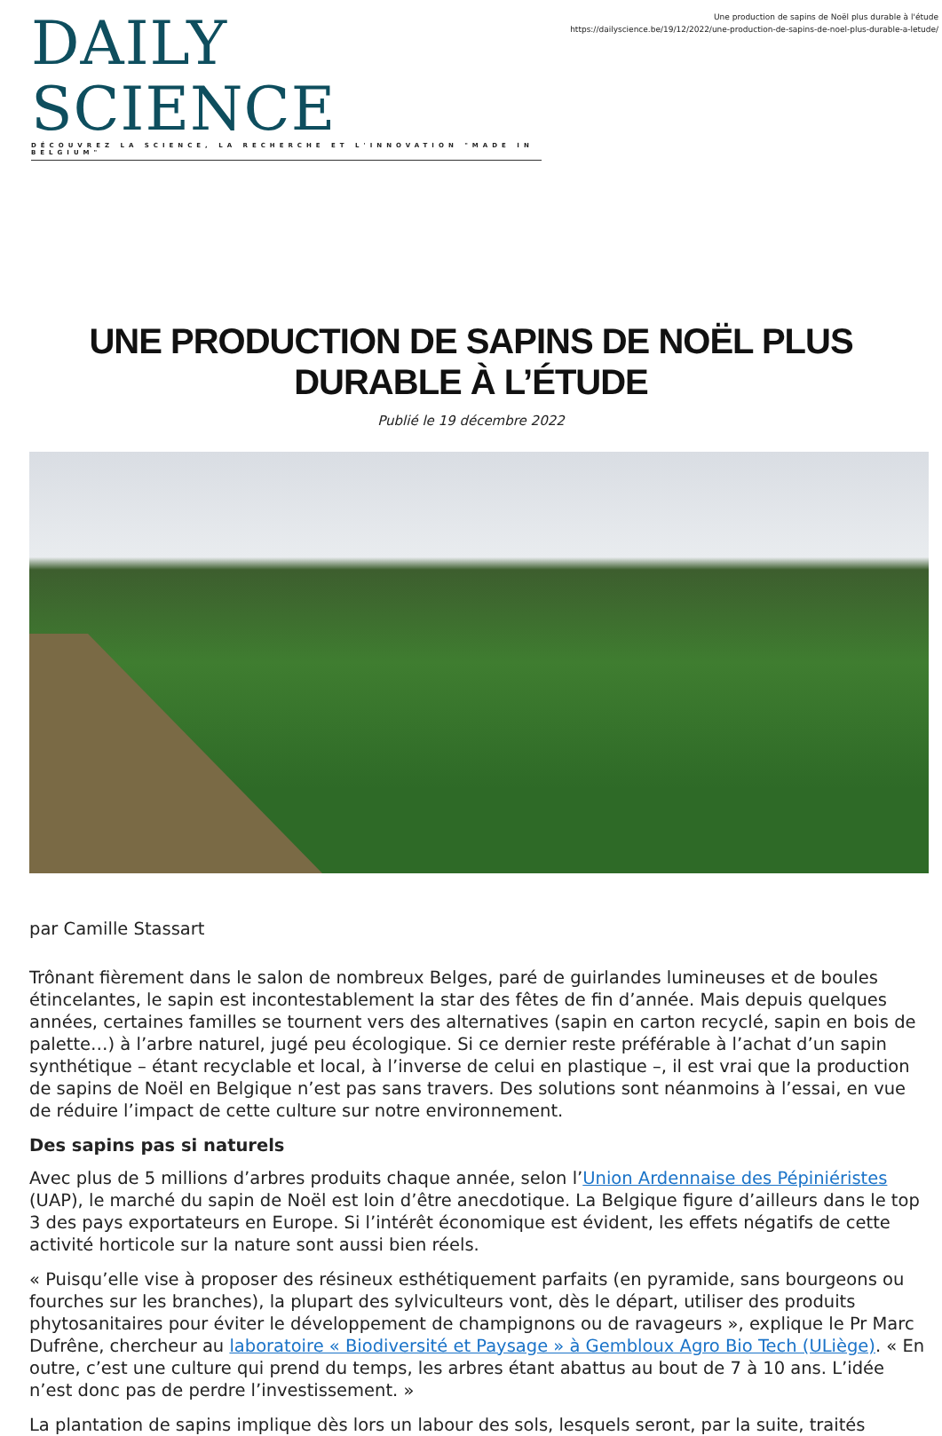DAILY SCIENCE
DÉCOUVREZ LA SCIENCE, LA RECHERCHE ET L'INNOVATION "MADE IN BELGIUM"
Une production de sapins de Noël plus durable à l'étude
https://dailyscience.be/19/12/2022/une-production-de-sapins-de-noel-plus-durable-a-letude/
UNE PRODUCTION DE SAPINS DE NOËL PLUS DURABLE À L’ÉTUDE
Publié le 19 décembre 2022
par Camille Stassart
Trônant fièrement dans le salon de nombreux Belges, paré de guirlandes lumineuses et de boules étincelantes, le sapin est incontestablement la star des fêtes de fin d’année. Mais depuis quelques années, certaines familles se tournent vers des alternatives (sapin en carton recyclé, sapin en bois de palette…) à l’arbre naturel, jugé peu écologique. Si ce dernier reste préférable à l’achat d’un sapin synthétique – étant recyclable et local, à l’inverse de celui en plastique –, il est vrai que la production de sapins de Noël en Belgique n’est pas sans travers. Des solutions sont néanmoins à l’essai, en vue de réduire l’impact de cette culture sur notre environnement.
Des sapins pas si naturels
Avec plus de 5 millions d’arbres produits chaque année, selon l’Union Ardennaise des Pépiniéristes (UAP), le marché du sapin de Noël est loin d’être anecdotique. La Belgique figure d’ailleurs dans le top 3 des pays exportateurs en Europe. Si l’intérêt économique est évident, les effets négatifs de cette activité horticole sur la nature sont aussi bien réels.
« Puisqu’elle vise à proposer des résineux esthétiquement parfaits (en pyramide, sans bourgeons ou fourches sur les branches), la plupart des sylviculteurs vont, dès le départ, utiliser des produits phytosanitaires pour éviter le développement de champignons ou de ravageurs », explique le Pr Marc Dufrêne, chercheur au laboratoire « Biodiversité et Paysage » à Gembloux Agro Bio Tech (ULiège). « En outre, c’est une culture qui prend du temps, les arbres étant abattus au bout de 7 à 10 ans. L’idée n’est donc pas de perdre l’investissement. »
La plantation de sapins implique dès lors un labour des sols, lesquels seront, par la suite, traités